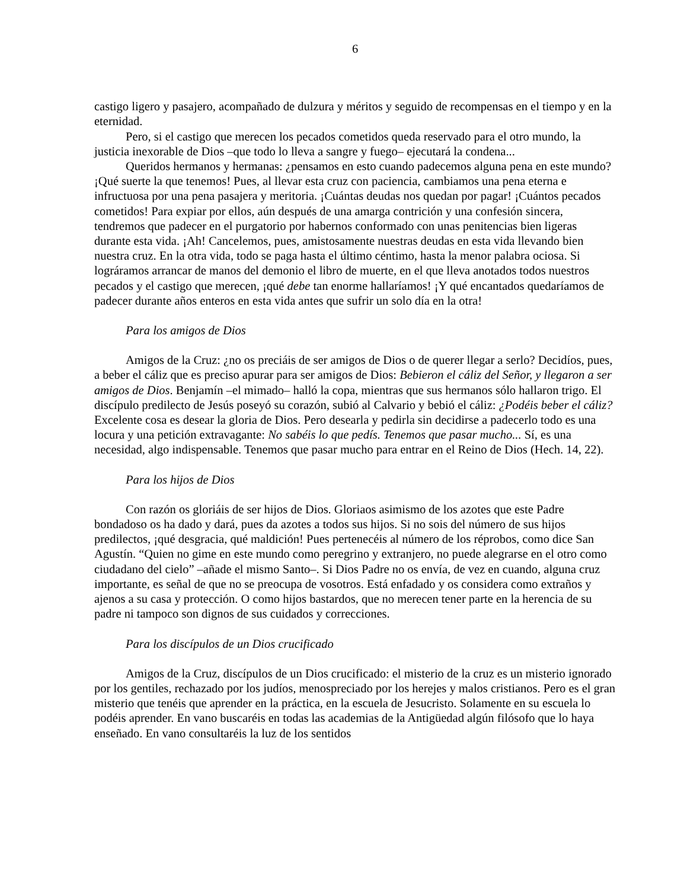6
castigo ligero y pasajero, acompañado de dulzura y méritos y seguido de recompensas en el tiempo y en la eternidad.
Pero, si el castigo que merecen los pecados cometidos queda reservado para el otro mundo, la justicia inexorable de Dios –que todo lo lleva a sangre y fuego– ejecutará la condena...
Queridos hermanos y hermanas: ¿pensamos en esto cuando padecemos alguna pena en este mundo? ¡Qué suerte la que tenemos! Pues, al llevar esta cruz con paciencia, cambiamos una pena eterna e infructuosa por una pena pasajera y meritoria. ¡Cuántas deudas nos quedan por pagar! ¡Cuántos pecados cometidos! Para expiar por ellos, aún después de una amarga contrición y una confesión sincera, tendremos que padecer en el purgatorio por habernos conformado con unas penitencias bien ligeras durante esta vida. ¡Ah! Cancelemos, pues, amistosamente nuestras deudas en esta vida llevando bien nuestra cruz. En la otra vida, todo se paga hasta el último céntimo, hasta la menor palabra ociosa. Si lográramos arrancar de manos del demonio el libro de muerte, en el que lleva anotados todos nuestros pecados y el castigo que merecen, ¡qué debe tan enorme hallaríamos! ¡Y qué encantados quedaríamos de padecer durante años enteros en esta vida antes que sufrir un solo día en la otra!
Para los amigos de Dios
Amigos de la Cruz: ¿no os preciáis de ser amigos de Dios o de querer llegar a serlo? Decidíos, pues, a beber el cáliz que es preciso apurar para ser amigos de Dios: Bebieron el cáliz del Señor, y llegaron a ser amigos de Dios. Benjamín –el mimado– halló la copa, mientras que sus hermanos sólo hallaron trigo. El discípulo predilecto de Jesús poseyó su corazón, subió al Calvario y bebió el cáliz: ¿Podéis beber el cáliz? Excelente cosa es desear la gloria de Dios. Pero desearla y pedirla sin decidirse a padecerlo todo es una locura y una petición extravagante: No sabéis lo que pedís. Tenemos que pasar mucho... Sí, es una necesidad, algo indispensable. Tenemos que pasar mucho para entrar en el Reino de Dios (Hech. 14, 22).
Para los hijos de Dios
Con razón os gloriáis de ser hijos de Dios. Gloriaos asimismo de los azotes que este Padre bondadoso os ha dado y dará, pues da azotes a todos sus hijos. Si no sois del número de sus hijos predilectos, ¡qué desgracia, qué maldición! Pues pertenecéis al número de los réprobos, como dice San Agustín. “Quien no gime en este mundo como peregrino y extranjero, no puede alegrarse en el otro como ciudadano del cielo” –añade el mismo Santo–. Si Dios Padre no os envía, de vez en cuando, alguna cruz importante, es señal de que no se preocupa de vosotros. Está enfadado y os considera como extraños y ajenos a su casa y protección. O como hijos bastardos, que no merecen tener parte en la herencia de su padre ni tampoco son dignos de sus cuidados y correcciones.
Para los discípulos de un Dios crucificado
Amigos de la Cruz, discípulos de un Dios crucificado: el misterio de la cruz es un misterio ignorado por los gentiles, rechazado por los judíos, menospreciado por los herejes y malos cristianos. Pero es el gran misterio que tenéis que aprender en la práctica, en la escuela de Jesucristo. Solamente en su escuela lo podéis aprender. En vano buscaréis en todas las academias de la Antigüedad algún filósofo que lo haya enseñado. En vano consultaréis la luz de los sentidos